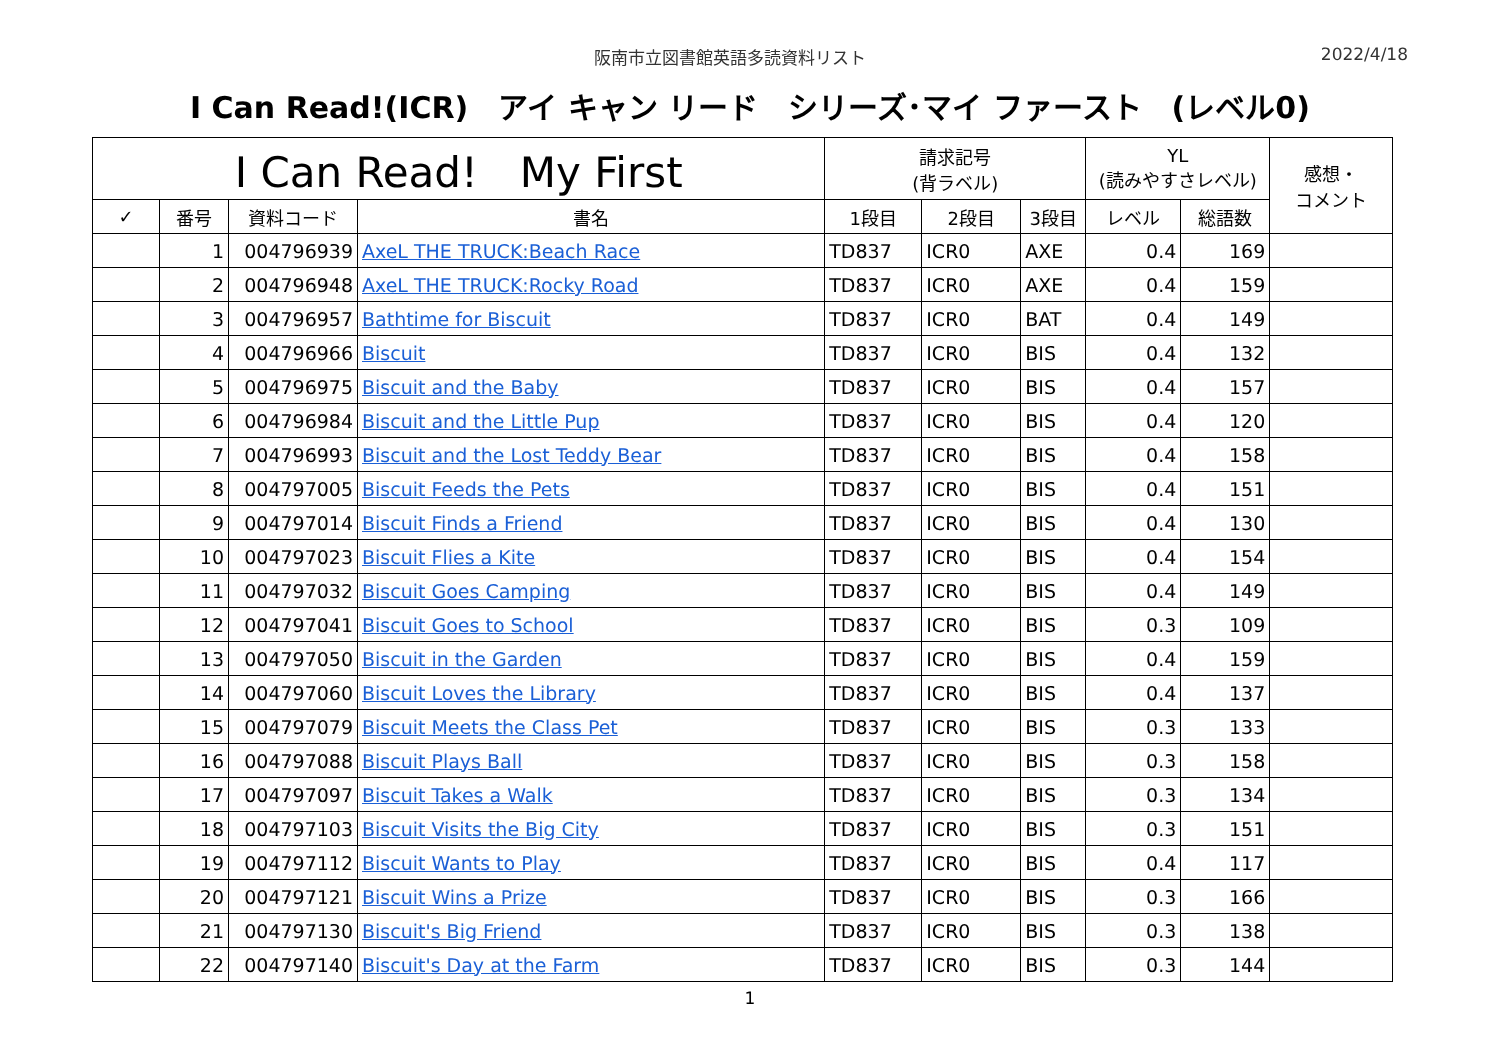阪南市立図書館英語多読資料リスト 2022/4/18
I Can Read!(ICR)　アイ キャン リード　シリーズ･マイ ファースト　(レベル0)
| I Can Read! My First | | | | 請求記号 (背ラベル) | | | YL (読みやすさレベル) | | 感想・ コメント |
| --- | --- | --- | --- | --- | --- | --- | --- | --- | --- |
| ✓ | 番号 | 資料コード | 書名 | 1段目 | 2段目 | 3段目 | レベル | 総語数 | |
| | 1 | 004796939 | AxeL THE TRUCK:Beach Race | TD837 | ICR0 | AXE | 0.4 | 169 | |
| | 2 | 004796948 | AxeL THE TRUCK:Rocky Road | TD837 | ICR0 | AXE | 0.4 | 159 | |
| | 3 | 004796957 | Bathtime for Biscuit | TD837 | ICR0 | BAT | 0.4 | 149 | |
| | 4 | 004796966 | Biscuit | TD837 | ICR0 | BIS | 0.4 | 132 | |
| | 5 | 004796975 | Biscuit and the Baby | TD837 | ICR0 | BIS | 0.4 | 157 | |
| | 6 | 004796984 | Biscuit and the Little Pup | TD837 | ICR0 | BIS | 0.4 | 120 | |
| | 7 | 004796993 | Biscuit and the Lost Teddy Bear | TD837 | ICR0 | BIS | 0.4 | 158 | |
| | 8 | 004797005 | Biscuit Feeds the Pets | TD837 | ICR0 | BIS | 0.4 | 151 | |
| | 9 | 004797014 | Biscuit Finds a Friend | TD837 | ICR0 | BIS | 0.4 | 130 | |
| | 10 | 004797023 | Biscuit Flies a Kite | TD837 | ICR0 | BIS | 0.4 | 154 | |
| | 11 | 004797032 | Biscuit Goes Camping | TD837 | ICR0 | BIS | 0.4 | 149 | |
| | 12 | 004797041 | Biscuit Goes to School | TD837 | ICR0 | BIS | 0.3 | 109 | |
| | 13 | 004797050 | Biscuit in the Garden | TD837 | ICR0 | BIS | 0.4 | 159 | |
| | 14 | 004797060 | Biscuit Loves the Library | TD837 | ICR0 | BIS | 0.4 | 137 | |
| | 15 | 004797079 | Biscuit Meets the Class Pet | TD837 | ICR0 | BIS | 0.3 | 133 | |
| | 16 | 004797088 | Biscuit Plays Ball | TD837 | ICR0 | BIS | 0.3 | 158 | |
| | 17 | 004797097 | Biscuit Takes a Walk | TD837 | ICR0 | BIS | 0.3 | 134 | |
| | 18 | 004797103 | Biscuit Visits the Big City | TD837 | ICR0 | BIS | 0.3 | 151 | |
| | 19 | 004797112 | Biscuit Wants to Play | TD837 | ICR0 | BIS | 0.4 | 117 | |
| | 20 | 004797121 | Biscuit Wins a Prize | TD837 | ICR0 | BIS | 0.3 | 166 | |
| | 21 | 004797130 | Biscuit's Big Friend | TD837 | ICR0 | BIS | 0.3 | 138 | |
| | 22 | 004797140 | Biscuit's Day at the Farm | TD837 | ICR0 | BIS | 0.3 | 144 | |
1